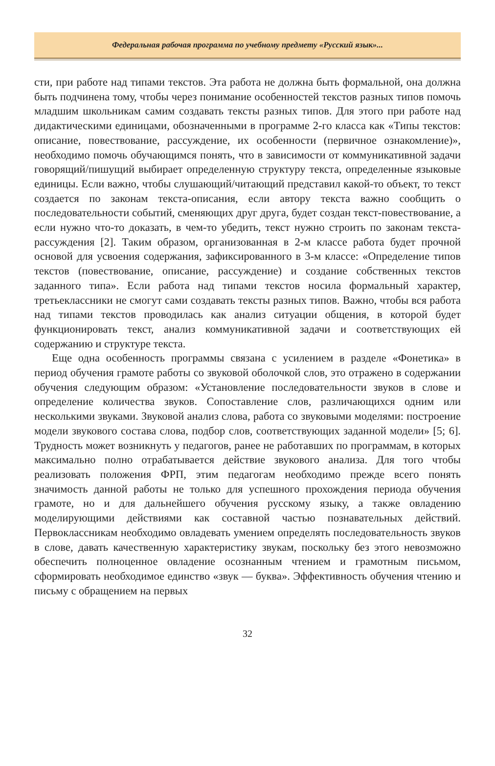Федеральная рабочая программа по учебному предмету «Русский язык»...
сти, при работе над типами текстов. Эта работа не должна быть формальной, она должна быть подчинена тому, чтобы через понимание особенностей текстов разных типов помочь младшим школьникам самим создавать тексты разных типов. Для этого при работе над дидактическими единицами, обозначенными в программе 2-го класса как «Типы текстов: описание, повествование, рассуждение, их особенности (первичное ознакомление)», необходимо помочь обучающимся понять, что в зависимости от коммуникативной задачи говорящий/пишущий выбирает определенную структуру текста, определенные языковые единицы. Если важно, чтобы слушающий/читающий представил какой-то объект, то текст создается по законам текста-описания, если автору текста важно сообщить о последовательности событий, сменяющих друг друга, будет создан текст-повествование, а если нужно что-то доказать, в чем-то убедить, текст нужно строить по законам текста-рассуждения [2]. Таким образом, организованная в 2-м классе работа будет прочной основой для усвоения содержания, зафиксированного в 3-м классе: «Определение типов текстов (повествование, описание, рассуждение) и создание собственных текстов заданного типа». Если работа над типами текстов носила формальный характер, третьеклассники не смогут сами создавать тексты разных типов. Важно, чтобы вся работа над типами текстов проводилась как анализ ситуации общения, в которой будет функционировать текст, анализ коммуникативной задачи и соответствующих ей содержанию и структуре текста.
Еще одна особенность программы связана с усилением в разделе «Фонетика» в период обучения грамоте работы со звуковой оболочкой слов, это отражено в содержании обучения следующим образом: «Установление последовательности звуков в слове и определение количества звуков. Сопоставление слов, различающихся одним или несколькими звуками. Звуковой анализ слова, работа со звуковыми моделями: построение модели звукового состава слова, подбор слов, соответствующих заданной модели» [5; 6]. Трудность может возникнуть у педагогов, ранее не работавших по программам, в которых максимально полно отрабатывается действие звукового анализа. Для того чтобы реализовать положения ФРП, этим педагогам необходимо прежде всего понять значимость данной работы не только для успешного прохождения периода обучения грамоте, но и для дальнейшего обучения русскому языку, а также овладению моделирующими действиями как составной частью познавательных действий. Первоклассникам необходимо овладевать умением определять последовательность звуков в слове, давать качественную характеристику звукам, поскольку без этого невозможно обеспечить полноценное овладение осознанным чтением и грамотным письмом, сформировать необходимое единство «звук — буква». Эффективность обучения чтению и письму с обращением на первых
32